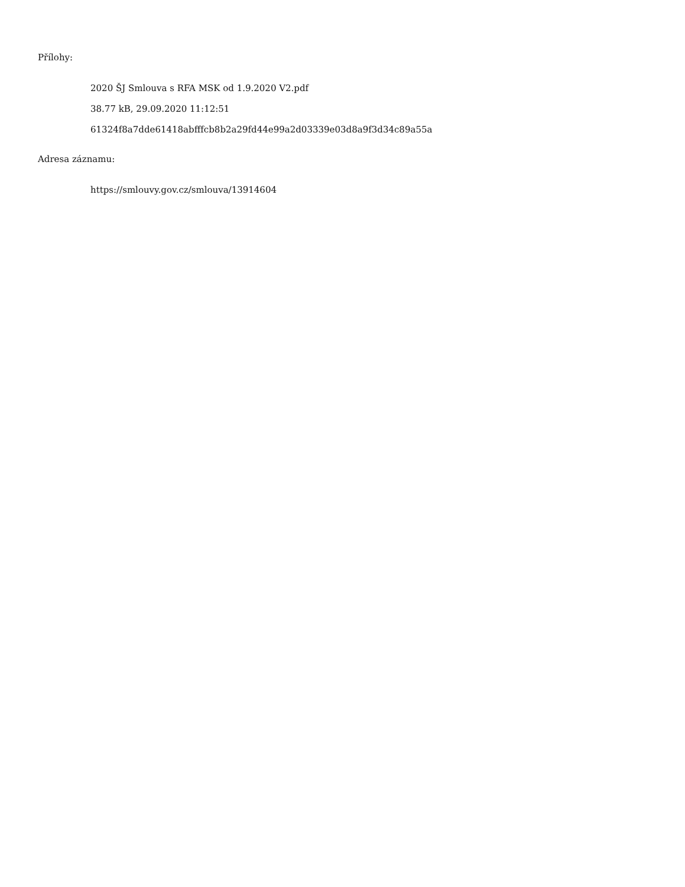Přílohy:
2020 ŠJ Smlouva s RFA MSK od 1.9.2020 V2.pdf
38.77 kB, 29.09.2020 11:12:51
61324f8a7dde61418abfffcb8b2a29fd44e99a2d03339e03d8a9f3d34c89a55a
Adresa záznamu:
https://smlouvy.gov.cz/smlouva/13914604